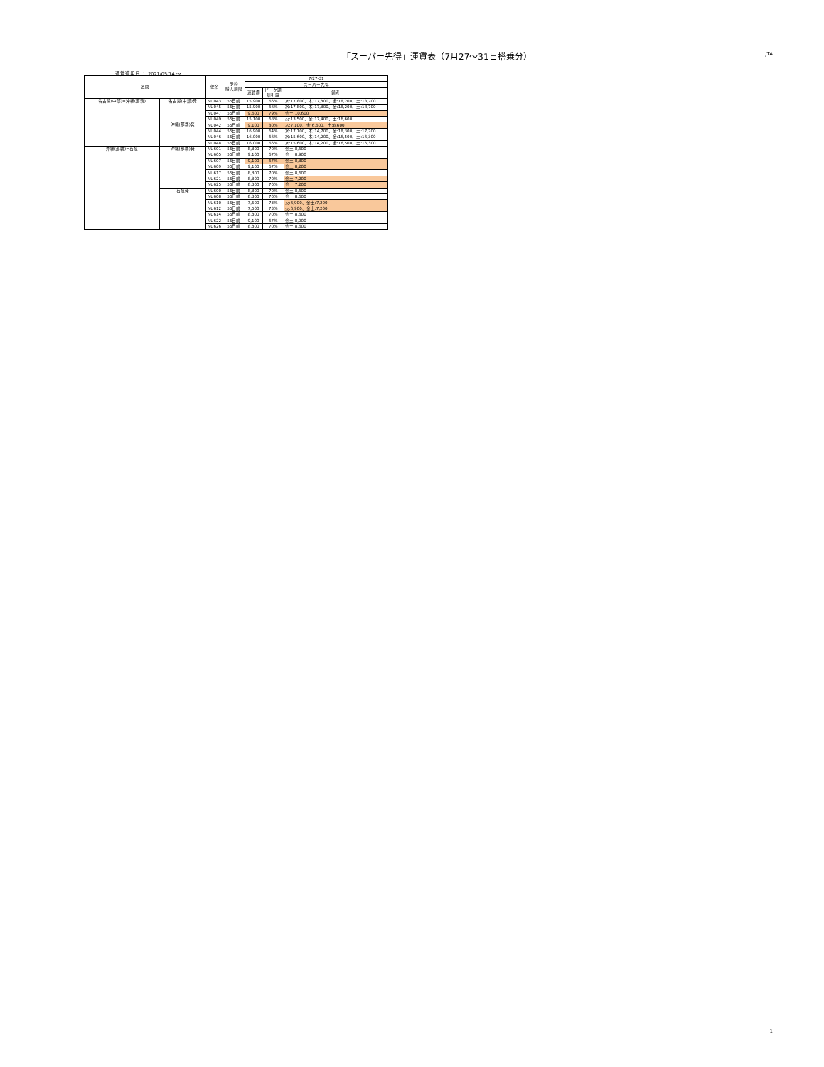「スーパー先得」運賃表（7月27～31日搭乗分）
JTA
運賃適用日 ： 2021/05/14 ～
| 区間 | | 便名 | 予約 購入期限 | 7/27-31 | | |
| --- | --- | --- | --- | --- | --- | --- |
| | | | | スーパー先得 | | |
| | | | | 運賃額 | ピーク期 割引率 | 備考 |
| 名古屋(中部)=沖縄(那覇) | 名古屋(中部)発 | NU043 | 55日前 | 15,900 | 66% | 水:17,800、木:17,300、金:18,200、土:18,700 |
| | | NU045 | 55日前 | 15,900 | 66% | 水:17,800、木:17,300、金:18,200、土:18,700 |
| | | NU047 | 55日前 | 9,600 | 79% | 金土:10,600 |
| | | NU049 | 55日前 | 15,100 | 68% | 火:13,500、金:17,400、土:16,600 |
| | 沖縄(那覇)発 | NU042 | 55日前 | 9,100 | 80% | 木:7,100、金:6,600、土:8,600 |
| | | NU044 | 55日前 | 16,900 | 64% | 水:17,100、木:14,700、金:18,300、土:17,700 |
| | | NU046 | 55日前 | 16,000 | 66% | 水:15,600、木:14,200、金:16,500、土:16,300 |
| | | NU048 | 55日前 | 16,000 | 66% | 水:15,600、木:14,200、金:16,500、土:16,300 |
| 沖縄(那覇)=石垣 | 沖縄(那覇)発 | NU601 | 55日前 | 8,300 | 70% | 金土:8,600 |
| | | NU605 | 55日前 | 9,100 | 67% | 金土:8,900 |
| | | NU607 | 55日前 | 9,100 | 67% | 金土:8,300 |
| | | NU609 | 55日前 | 9,100 | 67% | 金土:8,200 |
| | | NU617 | 55日前 | 8,300 | 70% | 金土:8,600 |
| | | NU621 | 55日前 | 8,300 | 70% | 金土:7,200 |
| | | NU625 | 55日前 | 8,300 | 70% | 金土:7,200 |
| | 石垣発 | NU600 | 55日前 | 8,300 | 70% | 金土:8,600 |
| | | NU608 | 55日前 | 8,300 | 70% | 金土:8,600 |
| | | NU610 | 55日前 | 7,500 | 73% | 火:6,900、金土:7,200 |
| | | NU612 | 55日前 | 7,500 | 73% | 火:6,900、金土:7,200 |
| | | NU614 | 55日前 | 8,300 | 70% | 金土:8,600 |
| | | NU622 | 55日前 | 9,100 | 67% | 金土:8,900 |
| | | NU626 | 55日前 | 8,300 | 70% | 金土:8,600 |
1